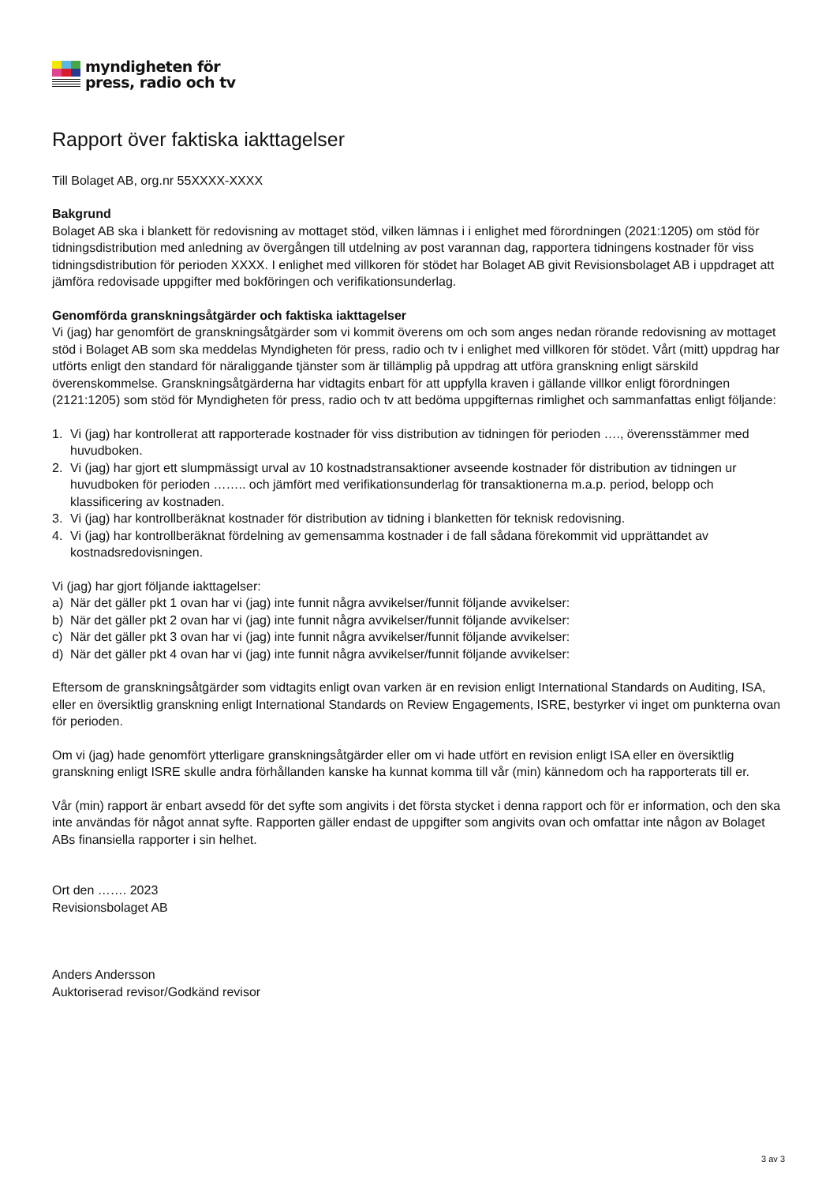myndigheten för
press, radio och tv
Rapport över faktiska iakttagelser
Till Bolaget AB, org.nr 55XXXX-XXXX
Bakgrund
Bolaget AB ska i blankett för redovisning av mottaget stöd, vilken lämnas i i enlighet med förordningen (2021:1205) om stöd för tidningsdistribution med anledning av övergången till utdelning av post varannan dag, rapportera tidningens kostnader för viss tidningsdistribution för perioden XXXX. I enlighet med villkoren för stödet har Bolaget AB givit Revisionsbolaget AB i uppdraget att jämföra redovisade uppgifter med bokföringen och verifikationsunderlag.
Genomförda granskningsåtgärder och faktiska iakttagelser
Vi (jag) har genomfört de granskningsåtgärder som vi kommit överens om och som anges nedan rörande redovisning av mottaget stöd i Bolaget AB som ska meddelas Myndigheten för press, radio och tv i enlighet med villkoren för stödet. Vårt (mitt) uppdrag har utförts enligt den standard för näraliggande tjänster som är tillämplig på uppdrag att utföra granskning enligt särskild överenskommelse. Granskningsåtgärderna har vidtagits enbart för att uppfylla kraven i gällande villkor enligt förordningen (2121:1205) som stöd för Myndigheten för press, radio och tv att bedöma uppgifternas rimlighet och sammanfattas enligt följande:
1. Vi (jag) har kontrollerat att rapporterade kostnader för viss distribution av tidningen för perioden …., överensstämmer med huvudboken.
2. Vi (jag) har gjort ett slumpmässigt urval av 10 kostnadstransaktioner avseende kostnader för distribution av tidningen ur huvudboken för perioden …….. och jämfört med verifikationsunderlag för transaktionerna m.a.p. period, belopp och klassificering av kostnaden.
3. Vi (jag) har kontrollberäknat kostnader för distribution av tidning i blanketten för teknisk redovisning.
4. Vi (jag) har kontrollberäknat fördelning av gemensamma kostnader i de fall sådana förekommit vid upprättandet av kostnadsredovisningen.
Vi (jag) har gjort följande iakttagelser:
a) När det gäller pkt 1 ovan har vi (jag) inte funnit några avvikelser/funnit följande avvikelser:
b) När det gäller pkt 2 ovan har vi (jag) inte funnit några avvikelser/funnit följande avvikelser:
c) När det gäller pkt 3 ovan har vi (jag) inte funnit några avvikelser/funnit följande avvikelser:
d) När det gäller pkt 4 ovan har vi (jag) inte funnit några avvikelser/funnit följande avvikelser:
Eftersom de granskningsåtgärder som vidtagits enligt ovan varken är en revision enligt International Standards on Auditing, ISA, eller en översiktlig granskning enligt International Standards on Review Engagements, ISRE, bestyrker vi inget om punkterna ovan för perioden.
Om vi (jag) hade genomfört ytterligare granskningsåtgärder eller om vi hade utfört en revision enligt ISA eller en översiktlig granskning enligt ISRE skulle andra förhållanden kanske ha kunnat komma till vår (min) kännedom och ha rapporterats till er.
Vår (min) rapport är enbart avsedd för det syfte som angivits i det första stycket i denna rapport och för er information, och den ska inte användas för något annat syfte. Rapporten gäller endast de uppgifter som angivits ovan och omfattar inte någon av Bolaget ABs finansiella rapporter i sin helhet.
Ort den ……. 2023
Revisionsbolaget AB
Anders Andersson
Auktoriserad revisor/Godkänd revisor
3 av 3